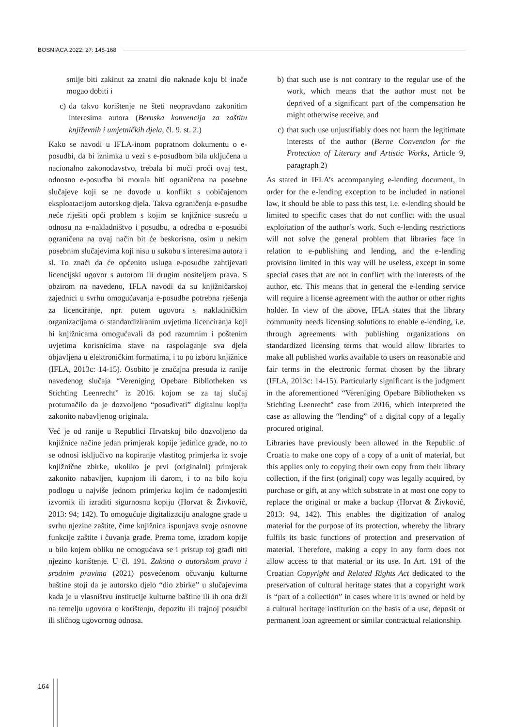BOSNIACA 2022; 27: 145-168
smije biti zakinut za znatni dio naknade koju bi inače mogao dobiti i
c) da takvo korištenje ne šteti neopravdano zakonitim interesima autora (Bernska konvencija za zaštitu književnih i umjetničkih djela, čl. 9. st. 2.)
Kako se navodi u IFLA-inom popratnom dokumentu o e-posudbi, da bi iznimka u vezi s e-posudbom bila uključena u nacionalno zakonodavstvo, trebala bi moći proći ovaj test, odnosno e-posudba bi morala biti ograničena na posebne slučajeve koji se ne dovode u konflikt s uobičajenom eksploatacijom autorskog djela. Takva ograničenja e-posudbe neće riješiti opći problem s kojim se knjižnice susreću u odnosu na e-nakladništvo i posudbu, a odredba o e-posudbi ograničena na ovaj način bit će beskorisna, osim u nekim posebnim slučajevima koji nisu u sukobu s interesima autora i sl. To znači da će općenito usluga e-posudbe zahtijevati licencijski ugovor s autorom ili drugim nositeljem prava. S obzirom na navedeno, IFLA navodi da su knjižničarskoj zajednici u svrhu omogućavanja e-posudbe potrebna rješenja za licenciranje, npr. putem ugovora s nakladničkim organizacijama o standardiziranim uvjetima licenciranja koji bi knjižnicama omogućavali da pod razumnim i poštenim uvjetima korisnicima stave na raspolaganje sva djela objavljena u elektroničkim formatima, i to po izboru knjižnice (IFLA, 2013c: 14-15). Osobito je značajna presuda iz ranije navedenog slučaja “Vereniging Opebare Bibliotheken vs Stichting Leenrecht” iz 2016. kojom se za taj slučaj protumačilo da je dozvoljeno “posuđivati” digitalnu kopiju zakonito nabavljenog originala.
Već je od ranije u Republici Hrvatskoj bilo dozvoljeno da knjižnice načine jedan primjerak kopije jedinice građe, no to se odnosi isključivo na kopiranje vlastitog primjerka iz svoje knjižnične zbirke, ukoliko je prvi (originalni) primjerak zakonito nabavljen, kupnjom ili darom, i to na bilo koju podlogu u najviše jednom primjerku kojim će nadomjestiti izvornik ili izraditi sigurnosnu kopiju (Horvat & Živković, 2013: 94; 142). To omogućuje digitalizaciju analogne građe u svrhu njezine zaštite, čime knjižnica ispunjava svoje osnovne funkcije zaštite i čuvanja građe. Prema tome, izradom kopije u bilo kojem obliku ne omogućava se i pristup toj građi niti njezino korištenje. U čl. 191. Zakona o autorskom pravu i srodnim pravima (2021) posvećenom očuvanju kulturne baštine stoji da je autorsko djelo “dio zbirke” u slučajevima kada je u vlasništvu institucije kulturne baštine ili ih ona drži na temelju ugovora o korištenju, depozitu ili trajnoj posudbi ili sličnog ugovornog odnosa.
b) that such use is not contrary to the regular use of the work, which means that the author must not be deprived of a significant part of the compensation he might otherwise receive, and
c) that such use unjustifiably does not harm the legitimate interests of the author (Berne Convention for the Protection of Literary and Artistic Works, Article 9, paragraph 2)
As stated in IFLA’s accompanying e-lending document, in order for the e-lending exception to be included in national law, it should be able to pass this test, i.e. e-lending should be limited to specific cases that do not conflict with the usual exploitation of the author’s work. Such e-lending restrictions will not solve the general problem that libraries face in relation to e-publishing and lending, and the e-lending provision limited in this way will be useless, except in some special cases that are not in conflict with the interests of the author, etc. This means that in general the e-lending service will require a license agreement with the author or other rights holder. In view of the above, IFLA states that the library community needs licensing solutions to enable e-lending, i.e. through agreements with publishing organizations on standardized licensing terms that would allow libraries to make all published works available to users on reasonable and fair terms in the electronic format chosen by the library (IFLA, 2013c: 14-15). Particularly significant is the judgment in the aforementioned “Vereniging Opebare Bibliotheken vs Stichting Leenrecht” case from 2016, which interpreted the case as allowing the “lending” of a digital copy of a legally procured original.
Libraries have previously been allowed in the Republic of Croatia to make one copy of a copy of a unit of material, but this applies only to copying their own copy from their library collection, if the first (original) copy was legally acquired, by purchase or gift, at any which substrate in at most one copy to replace the original or make a backup (Horvat & Živković, 2013: 94, 142). This enables the digitization of analog material for the purpose of its protection, whereby the library fulfils its basic functions of protection and preservation of material. Therefore, making a copy in any form does not allow access to that material or its use. In Art. 191 of the Croatian Copyright and Related Rights Act dedicated to the preservation of cultural heritage states that a copyright work is “part of a collection” in cases where it is owned or held by a cultural heritage institution on the basis of a use, deposit or permanent loan agreement or similar contractual relationship.
164